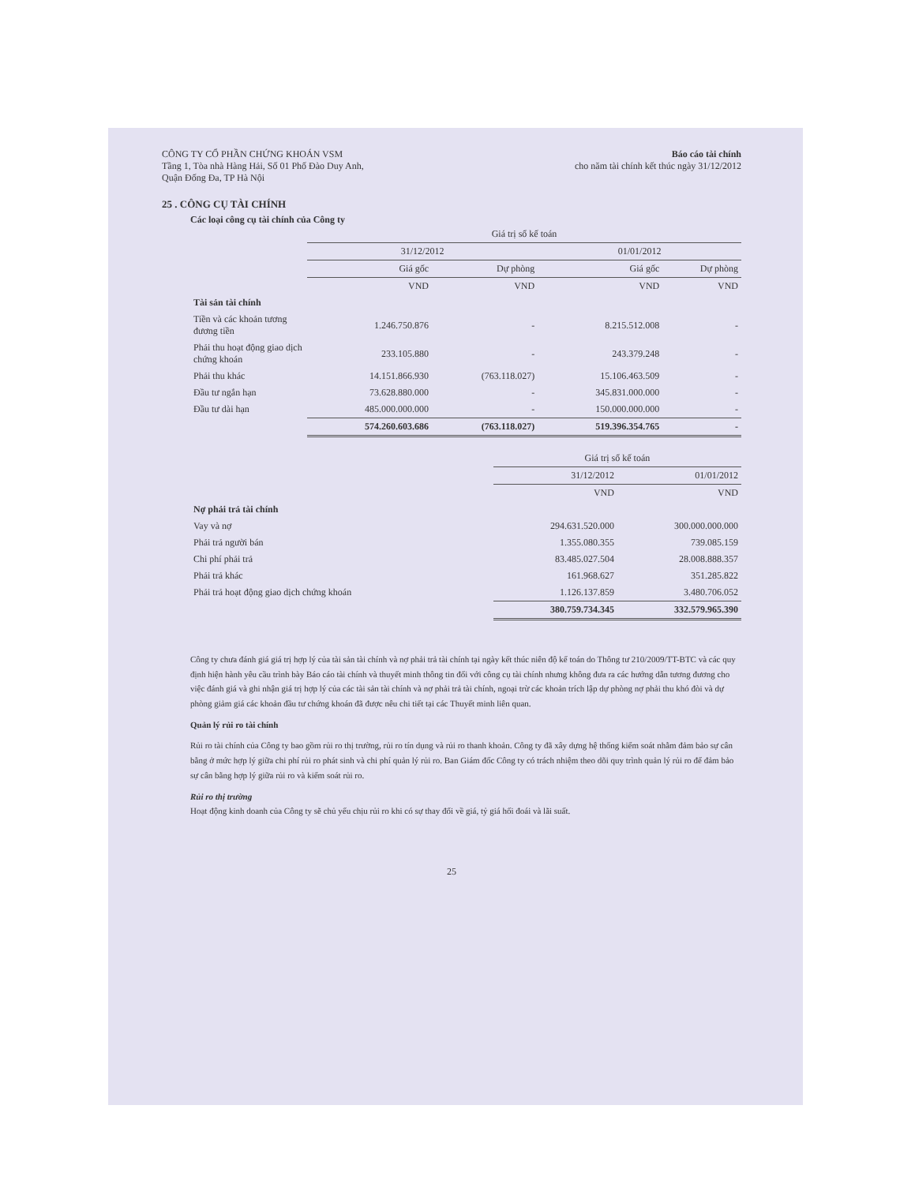CÔNG TY CỔ PHẦN CHỨNG KHOÁN VSM
Tầng 1, Tòa nhà Hàng Hải, Số 01 Phố Đào Duy Anh,
Quận Đống Đa, TP Hà Nội
Báo cáo tài chính
cho năm tài chính kết thúc ngày 31/12/2012
25 . CÔNG CỤ TÀI CHÍNH
Các loại công cụ tài chính của Công ty
| | Giá trị sổ kế toán | | | |
| --- | --- | --- | --- | --- |
| | 31/12/2012 | | 01/01/2012 | |
| | Giá gốc | Dự phòng | Giá gốc | Dự phòng |
| | VND | VND | VND | VND |
| Tài sản tài chính | | | | |
| Tiền và các khoản tương đương tiền | 1.246.750.876 | - | 8.215.512.008 | - |
| Phải thu hoạt động giao dịch chứng khoán | 233.105.880 | - | 243.379.248 | - |
| Phải thu khác | 14.151.866.930 | (763.118.027) | 15.106.463.509 | - |
| Đầu tư ngắn hạn | 73.628.880.000 | - | 345.831.000.000 | - |
| Đầu tư dài hạn | 485.000.000.000 | - | 150.000.000.000 | - |
| | 574.260.603.686 | (763.118.027) | 519.396.354.765 | - |
| | Giá trị sổ kế toán | |
| --- | --- | --- |
| | 31/12/2012 | 01/01/2012 |
| | VND | VND |
| Nợ phải trả tài chính | | |
| Vay và nợ | 294.631.520.000 | 300.000.000.000 |
| Phải trả người bán | 1.355.080.355 | 739.085.159 |
| Chi phí phải trả | 83.485.027.504 | 28.008.888.357 |
| Phải trả khác | 161.968.627 | 351.285.822 |
| Phải trả hoạt động giao dịch chứng khoán | 1.126.137.859 | 3.480.706.052 |
| | 380.759.734.345 | 332.579.965.390 |
Công ty chưa đánh giá giá trị hợp lý của tài sản tài chính và nợ phải trả tài chính tại ngày kết thúc niên độ kế toán do Thông tư 210/2009/TT-BTC và các quy định hiện hành yêu cầu trình bày Báo cáo tài chính và thuyết minh thông tin đối với công cụ tài chính nhưng không đưa ra các hướng dẫn tương đương cho việc đánh giá và ghi nhận giá trị hợp lý của các tài sản tài chính và nợ phải trả tài chính, ngoại trừ các khoản trích lập dự phòng nợ phải thu khó đòi và dự phòng giảm giá các khoản đầu tư chứng khoán đã được nêu chi tiết tại các Thuyết minh liên quan.
Quản lý rủi ro tài chính
Rủi ro tài chính của Công ty bao gồm rủi ro thị trường, rủi ro tín dụng và rủi ro thanh khoản. Công ty đã xây dựng hệ thống kiểm soát nhằm đảm bảo sự cân bằng ở mức hợp lý giữa chi phí rủi ro phát sinh và chi phí quản lý rủi ro. Ban Giám đốc Công ty có trách nhiệm theo dõi quy trình quản lý rủi ro để đảm bảo sự cân bằng hợp lý giữa rủi ro và kiểm soát rủi ro.
Rủi ro thị trường
Hoạt động kinh doanh của Công ty sẽ chủ yếu chịu rủi ro khi có sự thay đổi về giá, tỷ giá hối đoái và lãi suất.
25